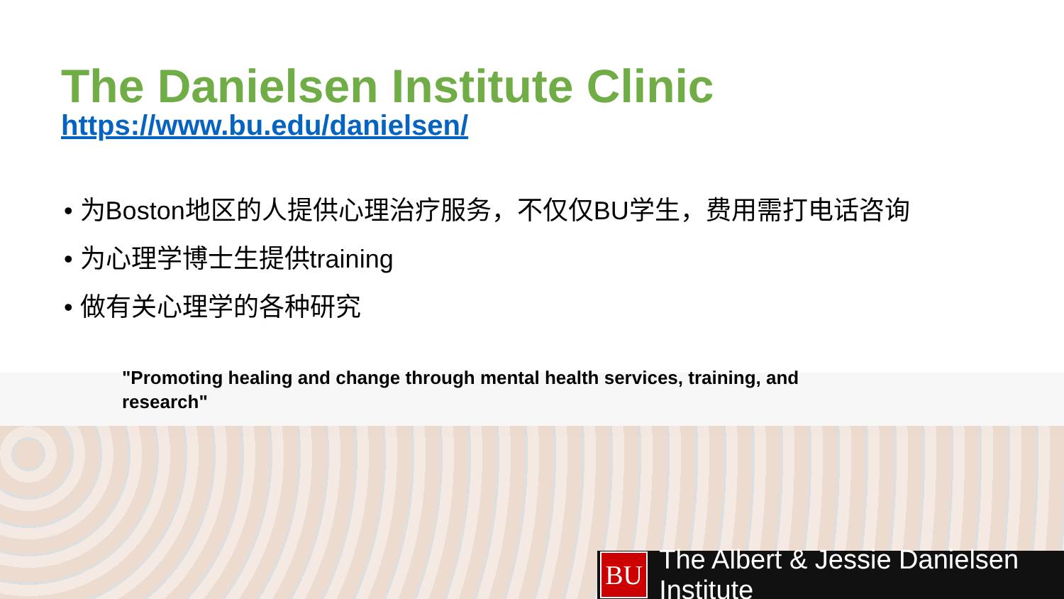The Danielsen Institute Clinic
https://www.bu.edu/danielsen/
• 为Boston地区的人提供心理治疗服务，不仅仅BU学生，费用需打电话咨询
• 为心理学博士生提供training
• 做有关心理学的各种研究
"Promoting healing and change through mental health services, training, and research"
BU
The Albert & Jessie Danielsen Institute